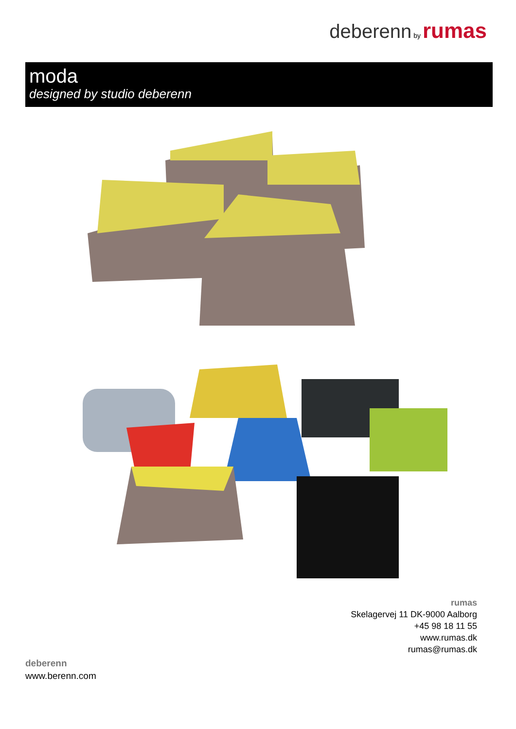deberenn by rumas
moda
designed by studio deberenn
rumas
Skelagervej 11 DK-9000 Aalborg
+45 98 18 11 55
www.rumas.dk
rumas@rumas.dk
deberenn
www.berenn.com